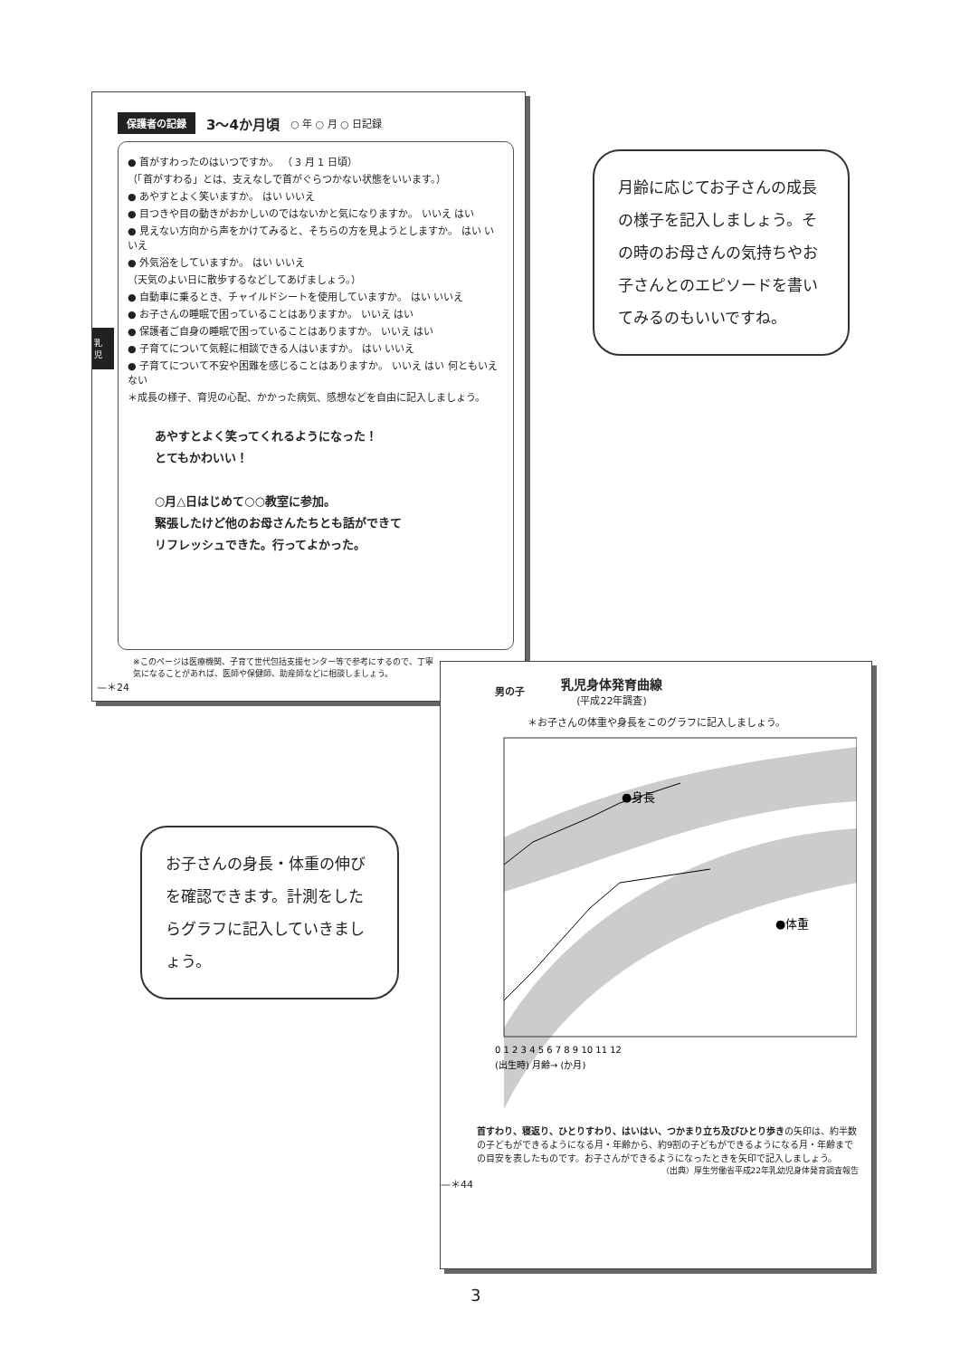保護者の記録 3～4か月頃 ○ 年 ○ 月 ○ 日記録
● 首がすわったのはいつですか。 （ 3 月 1 日頃）
（「首がすわる」とは、支えなしで首がぐらつかない状態をいいます。）
● あやすとよく笑いますか。 はい いいえ
● 目つきや目の動きがおかしいのではないかと気になりますか。 いいえ はい
● 見えない方向から声をかけてみると、そちらの方を見ようとしますか。 はい いいえ
● 外気浴をしていますか。 はい いいえ
（天気のよい日に散歩するなどしてあげましょう。）
● 自動車に乗るとき、チャイルドシートを使用していますか。 はい いいえ
● お子さんの睡眠で困っていることはありますか。 いいえ はい
● 保護者ご自身の睡眠で困っていることはありますか。 いいえ はい
● 子育てについて気軽に相談できる人はいますか。 はい いいえ
● 子育てについて不安や困難を感じることはありますか。 いいえ はい 何ともいえない
＊成長の様子、育児の心配、かかった病気、感想などを自由に記入しましょう。
あやすとよく笑ってくれるようになった！
とてもかわいい！
○月△日はじめて○○教室に参加。
緊張したけど他のお母さんたちとも話ができて
リフレッシュできた。行ってよかった。
※このページは医療機関、子育て世代包括支援センター等で参考にするので、丁寧
気になることがあれば、医師や保健師、助産師などに相談しましょう。
—＊24
乳 児
月齢に応じてお子さんの成長の様子を記入しましょう。その時のお母さんの気持ちやお子さんとのエピソードを書いてみるのもいいですね。
お子さんの身長・体重の伸びを確認できます。計測をしたらグラフに記入していきましょう。
男の子
乳児身体発育曲線
(平成22年調査)
＊お子さんの体重や身長をこのグラフに記入しましょう。
●身長
●体重
0 1 2 3 4 5 6 7 8 9 10 11 12
(出生時) 月齢→ (か月)
首すわり、寝返り、ひとりすわり、はいはい、つかまり立ち及びひとり歩きの矢印は、約半数の子どもができるようになる月・年齢から、約9割の子どもができるようになる月・年齢までの目安を表したものです。お子さんができるようになったときを矢印で記入しましょう。
（出典）厚生労働省平成22年乳幼児身体発育調査報告
—＊44
3